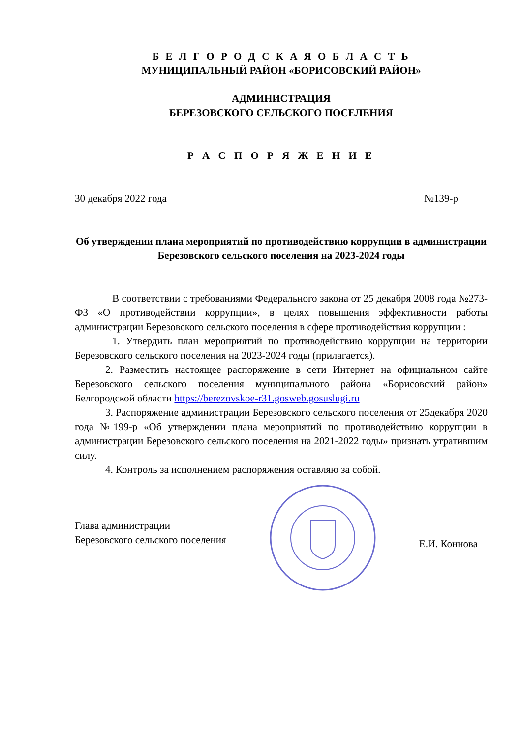Б Е Л Г О Р О Д С К А Я О Б Л А С Т Ь
МУНИЦИПАЛЬНЫЙ РАЙОН «БОРИСОВСКИЙ РАЙОН»
АДМИНИСТРАЦИЯ
БЕРЕЗОВСКОГО СЕЛЬСКОГО ПОСЕЛЕНИЯ
Р А С П О Р Я Ж Е Н И Е
30 декабря 2022 года №139-р
Об утверждении плана мероприятий по противодействию коррупции в администрации Березовского сельского поселения на 2023-2024 годы
В соответствии с требованиями Федерального закона от 25 декабря 2008 года №273-ФЗ «О противодействии коррупции», в целях повышения эффективности работы администрации Березовского сельского поселения в сфере противодействия коррупции :
1. Утвердить план мероприятий по противодействию коррупции на территории Березовского сельского поселения на 2023-2024 годы (прилагается).
2. Разместить настоящее распоряжение в сети Интернет на официальном сайте Березовского сельского поселения муниципального района «Борисовский район» Белгородской области https://berezovskoe-r31.gosweb.gosuslugi.ru
3. Распоряжение администрации Березовского сельского поселения от 25декабря 2020 года №199-р «Об утверждении плана мероприятий по противодействию коррупции в администрации Березовского сельского поселения на 2021-2022 годы» признать утратившим силу.
4. Контроль за исполнением распоряжения оставляю за собой.
Глава администрации
Березовского сельского поселения
Е.И. Коннова